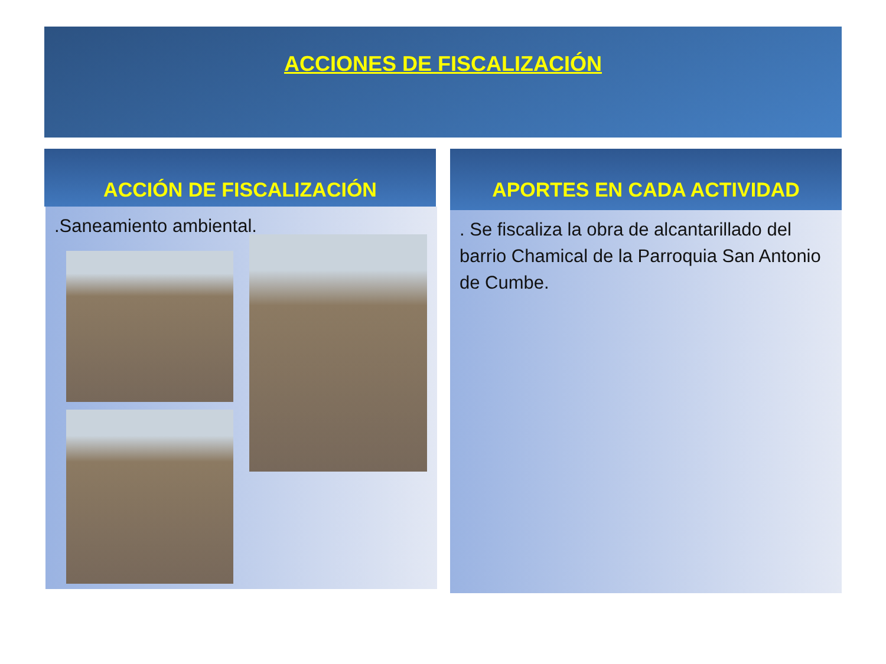ACCIONES DE FISCALIZACIÓN
ACCIÓN DE FISCALIZACIÓN
.Saneamiento ambiental.
APORTES EN CADA ACTIVIDAD
. Se fiscaliza la obra de alcantarillado del barrio Chamical de la Parroquia San Antonio de Cumbe.